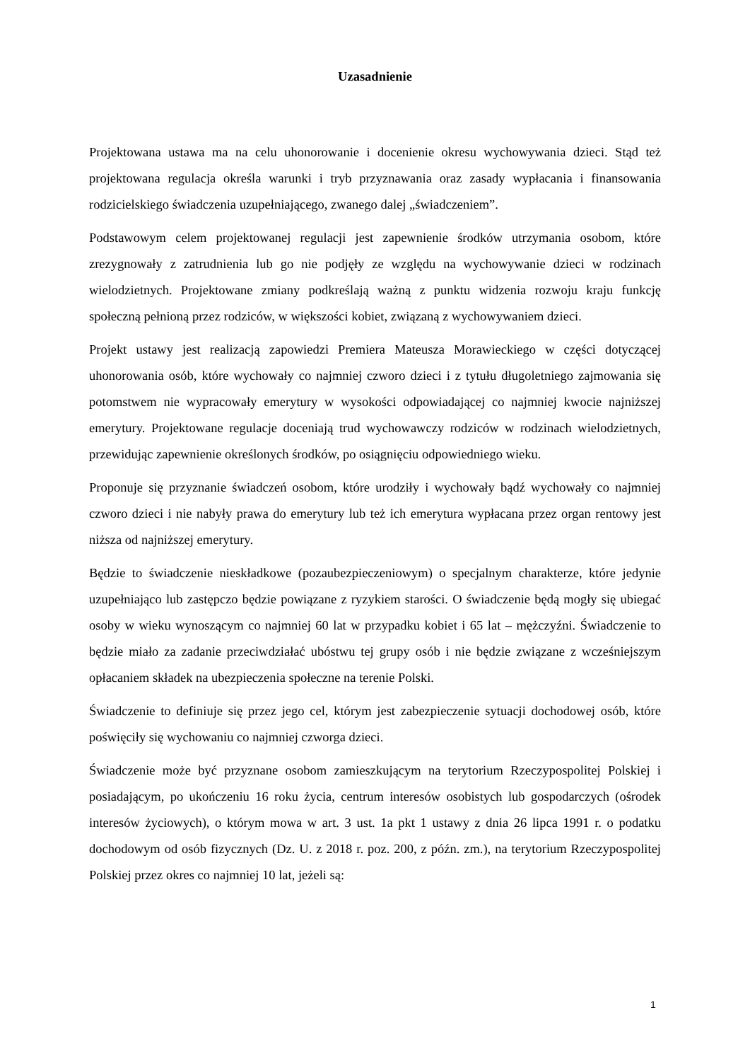Uzasadnienie
Projektowana ustawa ma na celu uhonorowanie i docenienie okresu wychowywania dzieci. Stąd też projektowana regulacja określa warunki i tryb przyznawania oraz zasady wypłacania i finansowania rodzicielskiego świadczenia uzupełniającego, zwanego dalej „świadczeniem”.
Podstawowym celem projektowanej regulacji jest zapewnienie środków utrzymania osobom, które zrezygnowały z zatrudnienia lub go nie podjęły ze względu na wychowywanie dzieci w rodzinach wielodzietnych. Projektowane zmiany podkreślają ważną z punktu widzenia rozwoju kraju funkcję społeczną pełnioną przez rodziców, w większości kobiet, związaną z wychowywaniem dzieci.
Projekt ustawy jest realizacją zapowiedzi Premiera Mateusza Morawieckiego w części dotyczącej uhonorowania osób, które wychowały co najmniej czworo dzieci i z tytułu długoletniego zajmowania się potomstwem nie wypracowały emerytury w wysokości odpowiadającej co najmniej kwocie najniższej emerytury. Projektowane regulacje doceniają trud wychowawczy rodziców w rodzinach wielodzietnych, przewidując zapewnienie określonych środków, po osiągnięciu odpowiedniego wieku.
Proponuje się przyznanie świadczeń osobom, które urodziły i wychowały bądź wychowały co najmniej czworo dzieci i nie nabyły prawa do emerytury lub też ich emerytura wypłacana przez organ rentowy jest niższa od najniższej emerytury.
Będzie to świadczenie nieskładkowe (pozaubezpieczeniowym) o specjalnym charakterze, które jedynie uzupełniająco lub zastępczo będzie powiązane z ryzykiem starości. O świadczenie będą mogły się ubiegać osoby w wieku wynoszącym co najmniej 60 lat w przypadku kobiet i 65 lat – mężczyźni. Świadczenie to będzie miało za zadanie przeciwdziałać ubóstwu tej grupy osób i nie będzie związane z wcześniejszym opłacaniem składek na ubezpieczenia społeczne na terenie Polski.
Świadczenie to definiuje się przez jego cel, którym jest zabezpieczenie sytuacji dochodowej osób, które poświęciły się wychowaniu co najmniej czworga dzieci.
Świadczenie może być przyznane osobom zamieszkującym na terytorium Rzeczypospolitej Polskiej i posiadającym, po ukończeniu 16 roku życia, centrum interesów osobistych lub gospodarczych (ośrodek interesów życiowych), o którym mowa w art. 3 ust. 1a pkt 1 ustawy z dnia 26 lipca 1991 r. o podatku dochodowym od osób fizycznych (Dz. U. z 2018 r. poz. 200, z późn. zm.), na terytorium Rzeczypospolitej Polskiej przez okres co najmniej 10 lat, jeżeli są:
1